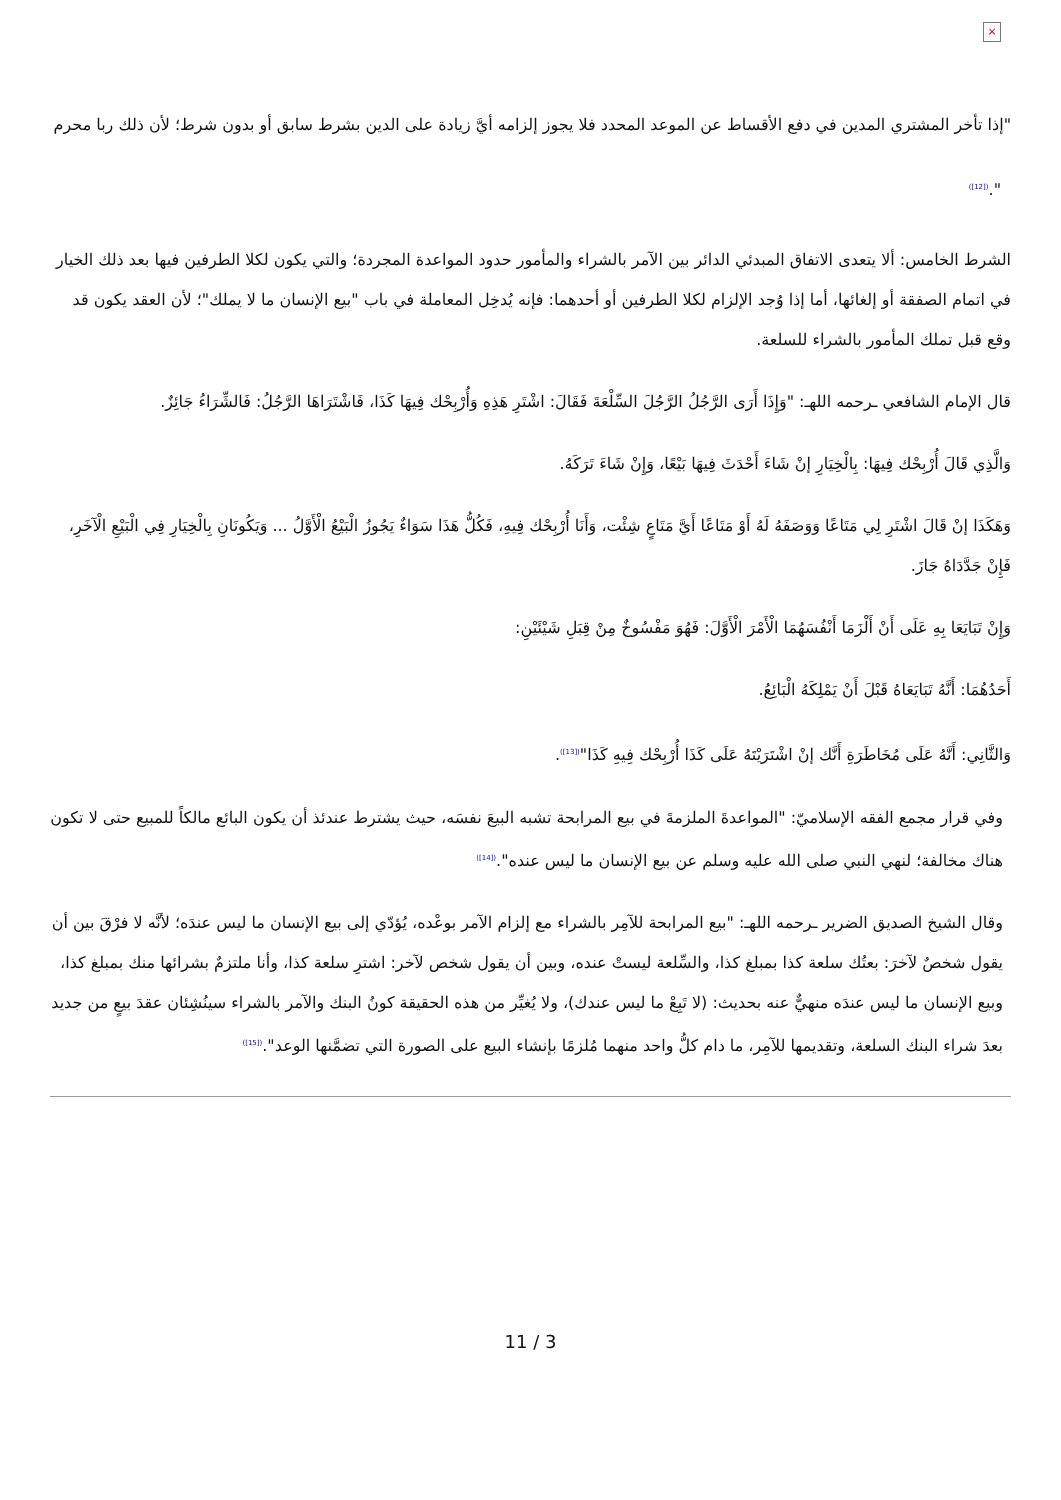×
"إذا تأخر المشتري المدين في دفع الأقساط عن الموعد المحدد فلا يجوز إلزامه أيَّ زيادة على الدين بشرط سابق أو بدون شرط؛ لأن ذلك ربا محرم
".<sup>([12])</sup>
الشرط الخامس: ألا يتعدى الاتفاق المبدئي الدائر بين الآمر بالشراء والمأمور حدود المواعدة المجردة؛ والتي يكون لكلا الطرفين فيها بعد ذلك الخيار في اتمام الصفقة أو إلغائها، أما إذا وُجد الإلزام لكلا الطرفين أو أحدهما: فإنه يُدخِل المعاملة في باب "بيع الإنسان ما لا يملك"؛ لأن العقد يكون قد وقع قبل تملك المأمور بالشراء للسلعة.
قال الإمام الشافعي ـرحمه اللهـ: "وَإِذَا أَرَى الرَّجُلُ الرَّجُلَ السِّلْعَةَ فَقَالَ: اشْتَرِ هَذِهِ وَأُرْبِحْك فِيهَا كَذَا، فَاشْتَرَاهَا الرَّجُلُ: فَالشِّرَاءُ جَائِزٌ.
وَالَّذِي قَالَ أُرْبِحْك فِيهَا: بِالْخِيَارِ إنْ شَاءَ أَحْدَثَ فِيهَا بَيْعًا، وَإِنْ شَاءَ تَرَكَهُ.
وَهَكَذَا إنْ قَالَ اشْتَرِ لِي مَتَاعًا وَوَصَفَهُ لَهُ أَوْ مَتَاعًا أَيَّ مَتَاعٍ شِئْت، وَأَنَا أُرْبِحْك فِيهِ، فَكُلُّ هَذَا سَوَاءٌ يَجُوزُ الْبَيْعُ الْأَوَّلُ ... وَيَكُونَانِ بِالْخِيَارِ فِي الْبَيْعِ الْآخَرِ، فَإِنْ جَدَّدَاهُ جَازَ.
وَإِنْ تَبَايَعَا بِهِ عَلَى أَنْ أَلْزَمَا أَنْفُسَهُمَا الْأَمْرَ الْأَوَّلَ: فَهُوَ مَفْسُوخٌ مِنْ قِبَلِ شَيْئَيْنِ:
أَحَدُهُمَا: أَنَّهُ تَبَايَعَاهُ قَبْلَ أَنْ يَمْلِكَهُ الْبَائِعُ.
وَالثَّانِي: أَنَّهُ عَلَى مُخَاطَرَةِ أَنَّك إنْ اشْتَرَيْتَهُ عَلَى كَذَا أُرْبِحْك فِيهِ كَذَا"<sup>([13])</sup>.
وفي قرار مجمع الفقه الإسلاميّ: "المواعدةَ الملزمةَ في بيع المرابحة تشبه البيعَ نفسَه، حيث يشترط عندئذ أن يكون البائع مالكاً للمبيع حتى لا تكون هناك مخالفة؛ لنهي النبي صلى الله عليه وسلم عن بيع الإنسان ما ليس عنده".<sup>([14])</sup>
وقال الشيخ الصديق الضرير ـرحمه اللهـ: "بيع المرابحة للآمِر بالشراء مع إلزام الآمر بوعْده، يُؤدّي إلى بيع الإنسان ما ليس عندَه؛ لأنَّه لا فرْقَ بين أن يقول شخصٌ لآخرَ: بعتُك سلعة كذا بمبلغ كذا، والسِّلعة ليستْ عنده، وبين أن يقول شخص لآخر: اشترِ سلعة كذا، وأنا ملتزمٌ بشرائها منك بمبلغ كذا، وبيع الإنسان ما ليس عندَه منهيٌّ عنه بحديث: (لا تَبِعْ ما ليس عندك)، ولا يُغيِّر من هذه الحقيقة كونُ البنك والآمر بالشراء سينُشِئان عقدَ بيعٍ من جديد بعدَ شراء البنك السلعة، وتقديمها للآمِر، ما دام كلُّ واحد منهما مُلزمًا بإنشاء البيع على الصورة التي تضمَّنها الوعد".<sup>([15])</sup>
11 / 3